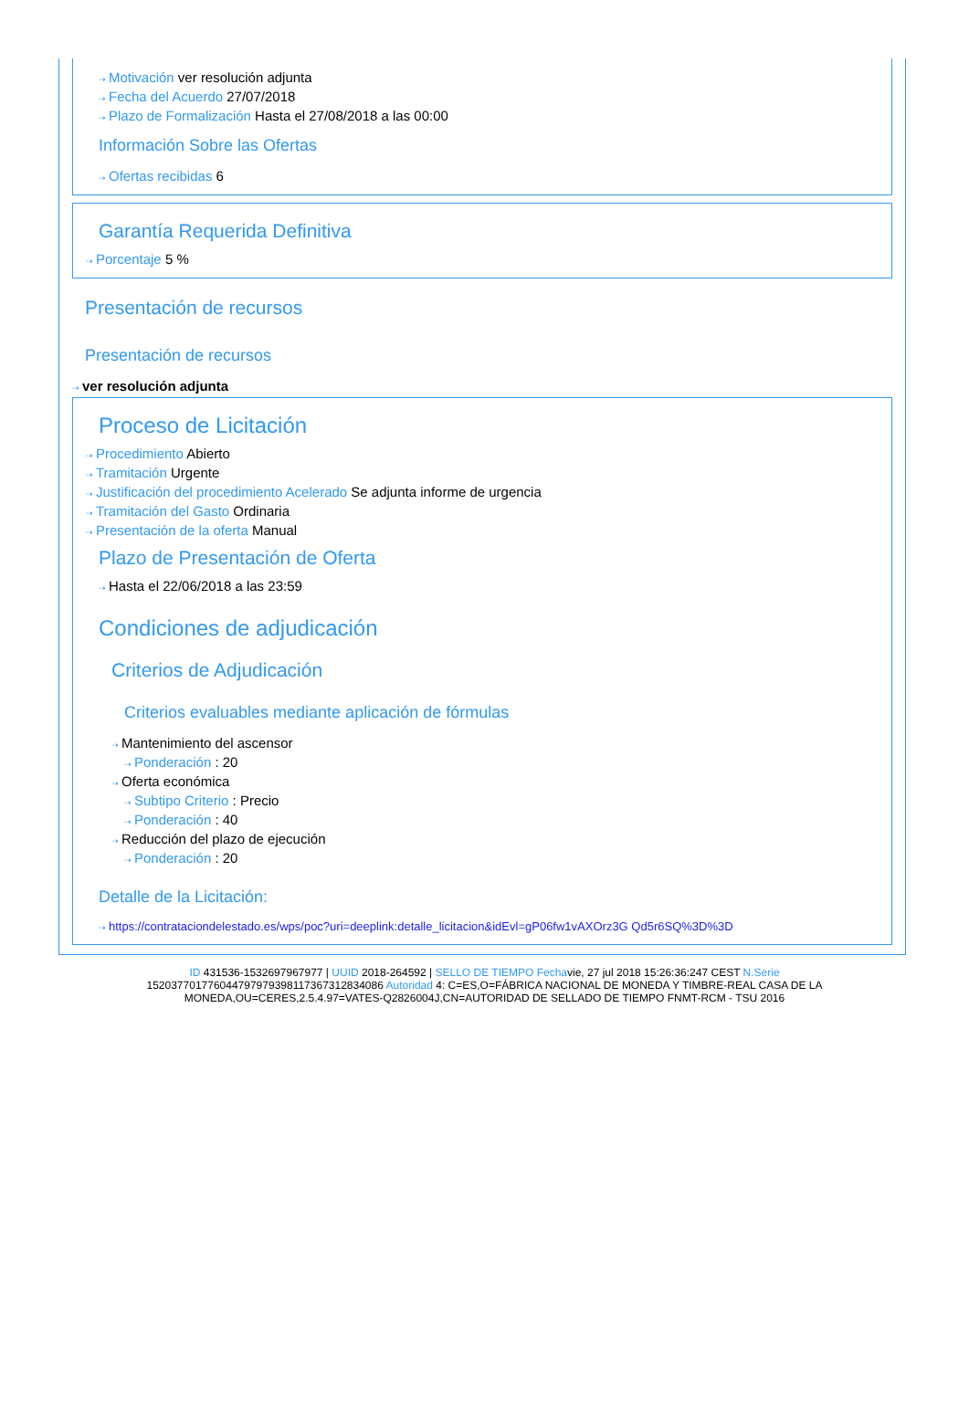⇢ Motivación ver resolución adjunta
⇢ Fecha del Acuerdo 27/07/2018
⇢ Plazo de Formalización Hasta el 27/08/2018 a las 00:00
Información Sobre las Ofertas
⇢ Ofertas recibidas 6
Garantía Requerida Definitiva
⇢ Porcentaje 5 %
Presentación de recursos
Presentación de recursos
⇢ ver resolución adjunta
Proceso de Licitación
⇢ Procedimiento Abierto
⇢ Tramitación Urgente
⇢ Justificación del procedimiento Acelerado Se adjunta informe de urgencia
⇢ Tramitación del Gasto Ordinaria
⇢ Presentación de la oferta Manual
Plazo de Presentación de Oferta
⇢ Hasta el 22/06/2018 a las 23:59
Condiciones de adjudicación
Criterios de Adjudicación
Criterios evaluables mediante aplicación de fórmulas
⇢ Mantenimiento del ascensor
⇢ Ponderación : 20
⇢ Oferta económica
⇢ Subtipo Criterio : Precio
⇢ Ponderación : 40
⇢ Reducción del plazo de ejecución
⇢ Ponderación : 20
Detalle de la Licitación:
⇢ https://contrataciondelestado.es/wps/poc?uri=deeplink:detalle_licitacion&idEvl=gP06fw1vAXOrz3G Qd5r6SQ%3D%3D
ID 431536-1532697967977 | UUID 2018-264592 | SELLO DE TIEMPO Fechavie, 27 jul 2018 15:26:36:247 CEST N.Serie 152037701776044797979398117367312834086 Autoridad 4: C=ES,O=FÁBRICA NACIONAL DE MONEDA Y TIMBRE-REAL CASA DE LA MONEDA,OU=CERES,2.5.4.97=VATES-Q2826004J,CN=AUTORIDAD DE SELLADO DE TIEMPO FNMT-RCM - TSU 2016